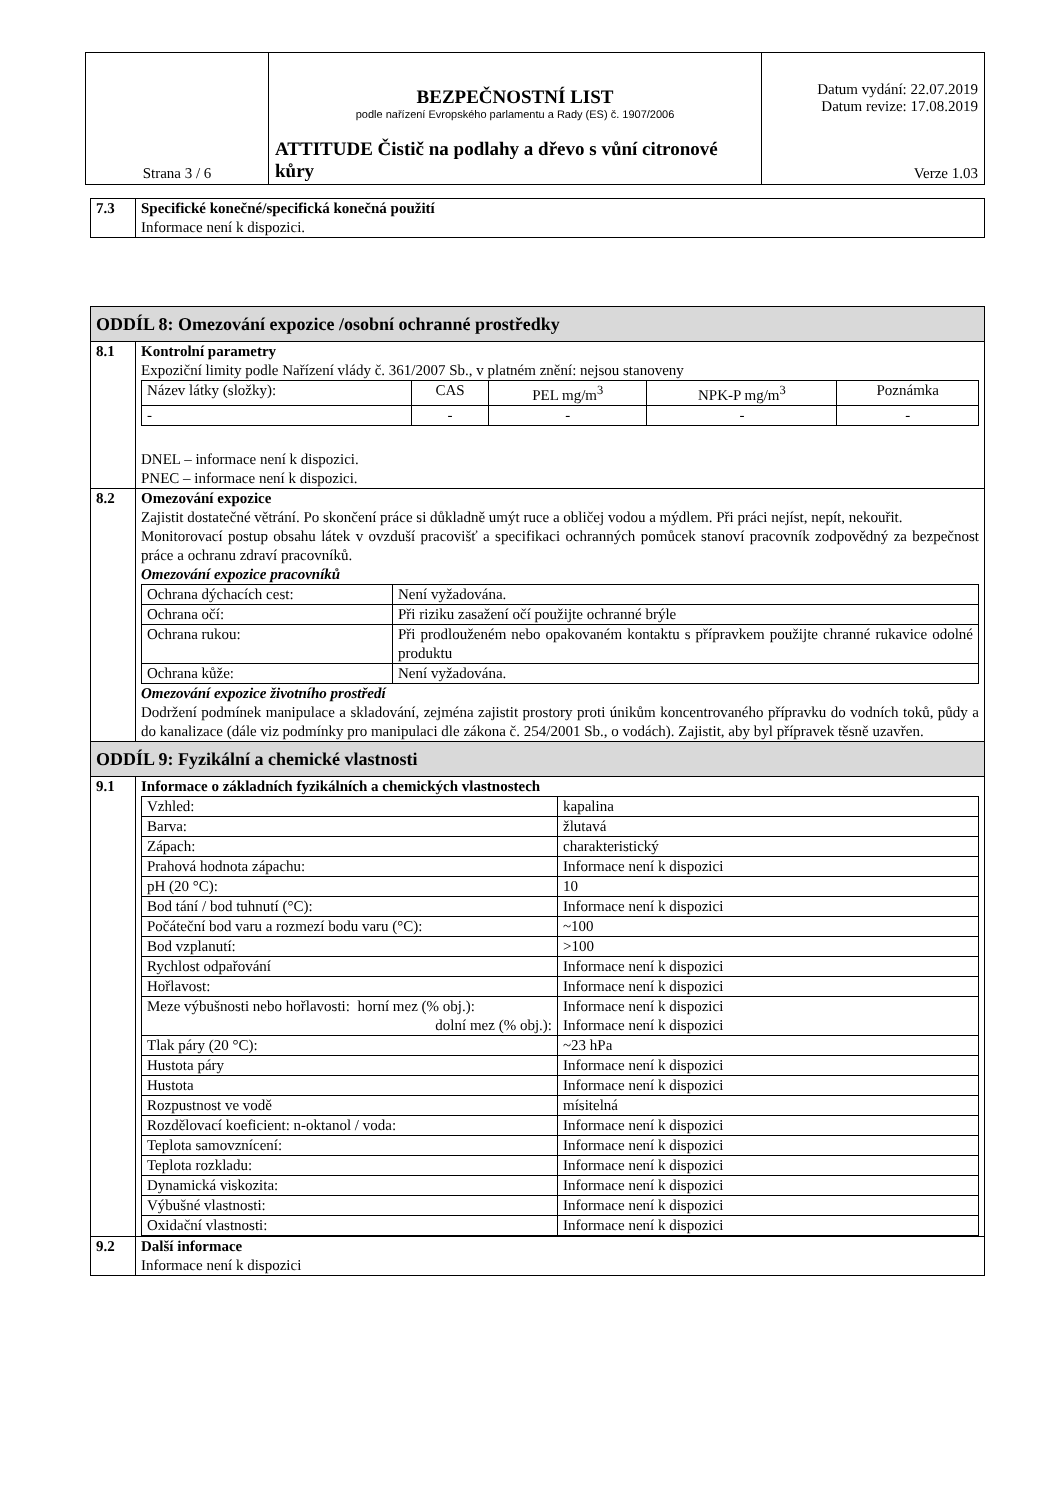| Strana 3 / 6 | BEZPEČNOSTNÍ LIST podle nařízení Evropského parlamentu a Rady (ES) č. 1907/2006 ATTITUDE Čistič na podlahy a dřevo s vůní citronové kůry | Datum vydání: 22.07.2019 Datum revize: 17.08.2019 Verze 1.03 |
| 7.3 | Specifické konečné/specifická konečná použití Informace není k dispozici. |
| ODDÍL 8: Omezování expozice /osobní ochranné prostředky | |
| 8.1 | Kontrolní parametry Expoziční limity podle Nařízení vlády č. 361/2007 Sb., v platném znění: nejsou stanoveny / Název látky (složky): / CAS / PEL mg/m<sup>3</sup> / NPK-P mg/m<sup>3</sup> / Poznámka / / - / - / - / - / - / DNEL – informace není k dispozici. PNEC – informace není k dispozici. |
| 8.2 | Omezování expozice Zajistit dostatečné větrání. Po skončení práce si důkladně umýt ruce a obličej vodou a mýdlem. Při práci nejíst, nepít, nekouřit. Monitorovací postup obsahu látek v ovzduší pracovišť a specifikaci ochranných pomůcek stanoví pracovník zodpovědný za bezpečnost práce a ochranu zdraví pracovníků. Omezování expozice pracovníků / Ochrana dýchacích cest: / Není vyžadována. / / Ochrana očí: / Při riziku zasažení očí použijte ochranné brýle / / Ochrana rukou: / Při prodlouženém nebo opakovaném kontaktu s přípravkem použijte chranné rukavice odolné produktu / / Ochrana kůže: / Není vyžadována. / Omezování expozice životního prostředí Dodržení podmínek manipulace a skladování, zejména zajistit prostory proti únikům koncentrovaného přípravku do vodních toků, půdy a do kanalizace (dále viz podmínky pro manipulaci dle zákona č. 254/2001 Sb., o vodách). Zajistit, aby byl přípravek těsně uzavřen. |
| ODDÍL 9: Fyzikální a chemické vlastnosti | |
| 9.1 | Informace o základních fyzikálních a chemických vlastnostech / Vzhled: / kapalina / / Barva: / žlutavá / / Zápach: / charakteristický / / Prahová hodnota zápachu: / Informace není k dispozici / / pH (20 °C): / 10 / / Bod tání / bod tuhnutí (°C): / Informace není k dispozici / / Počáteční bod varu a rozmezí bodu varu (°C): / ~100 / / Bod vzplanutí: / >100 / / Rychlost odpařování / Informace není k dispozici / / Hořlavost: / Informace není k dispozici / / Meze výbušnosti nebo hořlavosti: horní mez (% obj.): dolní mez (% obj.): / Informace není k dispozici Informace není k dispozici / / Tlak páry (20 °C): / ~23 hPa / / Hustota páry / Informace není k dispozici / / Hustota / Informace není k dispozici / / Rozpustnost ve vodě / mísitelná / / Rozdělovací koeficient: n-oktanol / voda: / Informace není k dispozici / / Teplota samovznícení: / Informace není k dispozici / / Teplota rozkladu: / Informace není k dispozici / / Dynamická viskozita: / Informace není k dispozici / / Výbušné vlastnosti: / Informace není k dispozici / / Oxidační vlastnosti: / Informace není k dispozici / |
| 9.2 | Další informace Informace není k dispozici |